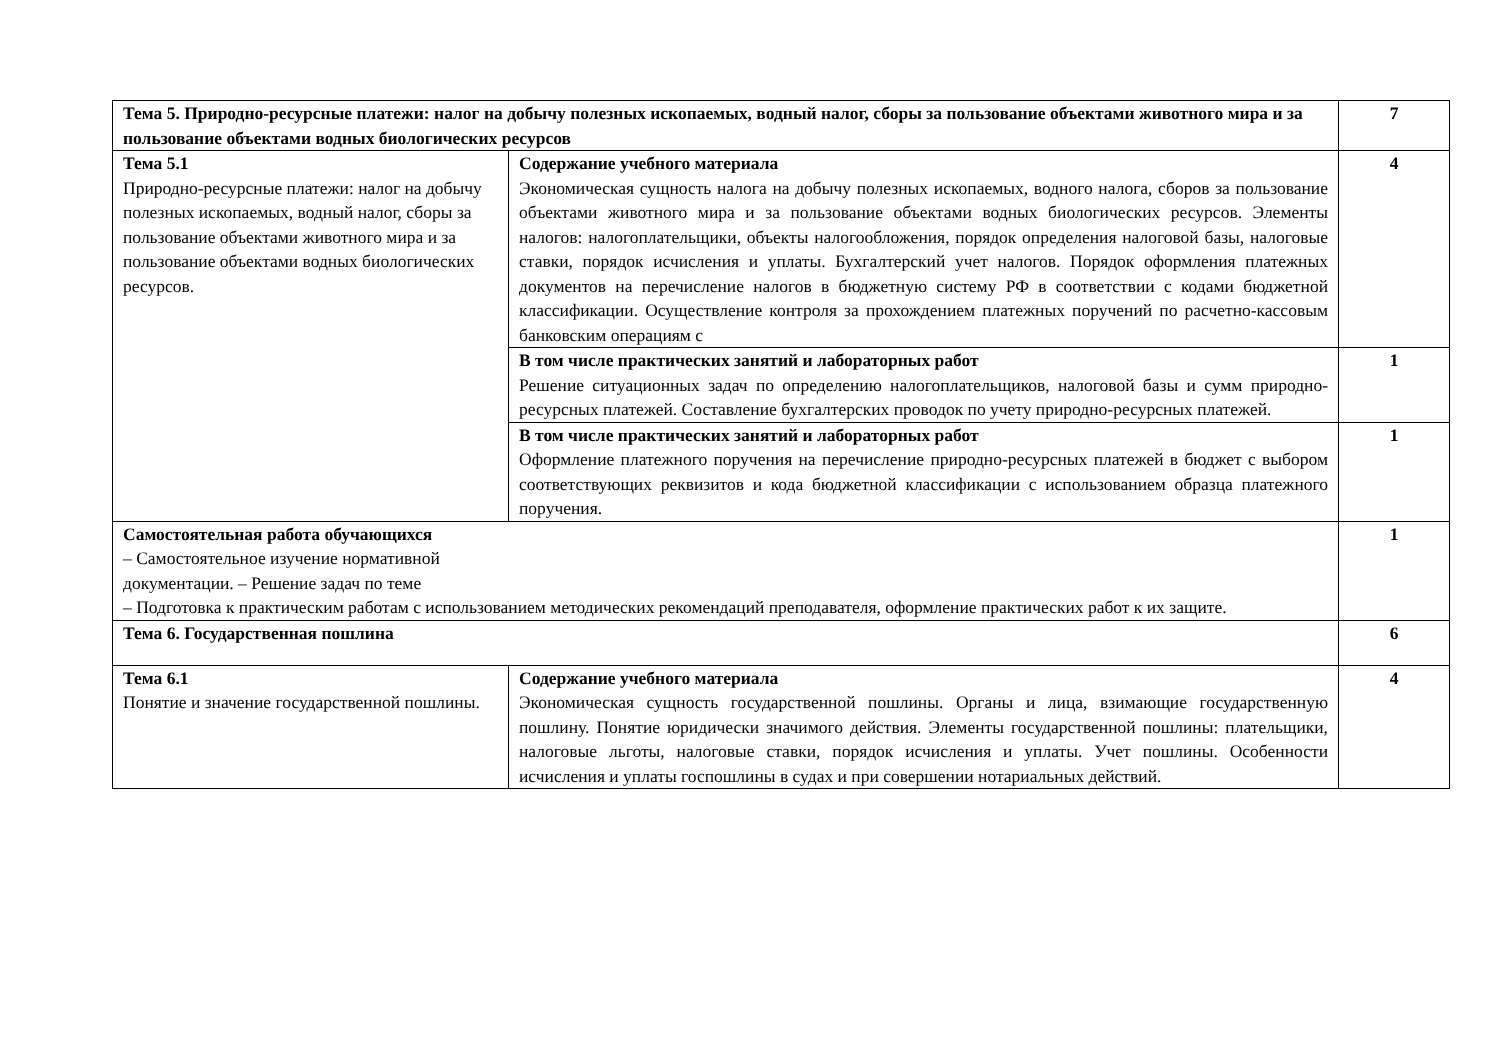| Тема 5. Природно-ресурсные платежи: налог на добычу полезных ископаемых, водный налог, сборы за пользование объектами животного мира и за пользование объектами водных биологических ресурсов | | 7 |
| Тема 5.1 Природно-ресурсные платежи: налог на добычу полезных ископаемых, водный налог, сборы за пользование объектами животного мира и за пользование объектами водных биологических ресурсов. | Содержание учебного материала Экономическая сущность налога на добычу полезных ископаемых, водного налога, сборов за пользование объектами животного мира и за пользование объектами водных биологических ресурсов. Элементы налогов: налогоплательщики, объекты налогообложения, порядок определения налоговой базы, налоговые ставки, порядок исчисления и уплаты. Бухгалтерский учет налогов. Порядок оформления платежных документов на перечисление налогов в бюджетную систему РФ в соответствии с кодами бюджетной классификации. Осуществление контроля за прохождением платежных поручений по расчетно-кассовым банковским операциям с | 4 |
| | В том числе практических занятий и лабораторных работ Решение ситуационных задач по определению налогоплательщиков, налоговой базы и сумм природно-ресурсных платежей. Составление бухгалтерских проводок по учету природно-ресурсных платежей. | 1 |
| | В том числе практических занятий и лабораторных работ Оформление платежного поручения на перечисление природно-ресурсных платежей в бюджет с выбором соответствующих реквизитов и кода бюджетной классификации с использованием образца платежного поручения. | 1 |
| Самостоятельная работа обучающихся – Самостоятельное изучение нормативной документации. – Решение задач по теме – Подготовка к практическим работам с использованием методических рекомендаций преподавателя, оформление практических работ к их защите. | | 1 |
| Тема 6. Государственная пошлина | | 6 |
| Тема 6.1 Понятие и значение государственной пошлины. | Содержание учебного материала Экономическая сущность государственной пошлины. Органы и лица, взимающие государственную пошлину. Понятие юридически значимого действия. Элементы государственной пошлины: плательщики, налоговые льготы, налоговые ставки, порядок исчисления и уплаты. Учет пошлины. Особенности исчисления и уплаты госпошлины в судах и при совершении нотариальных действий. | 4 |